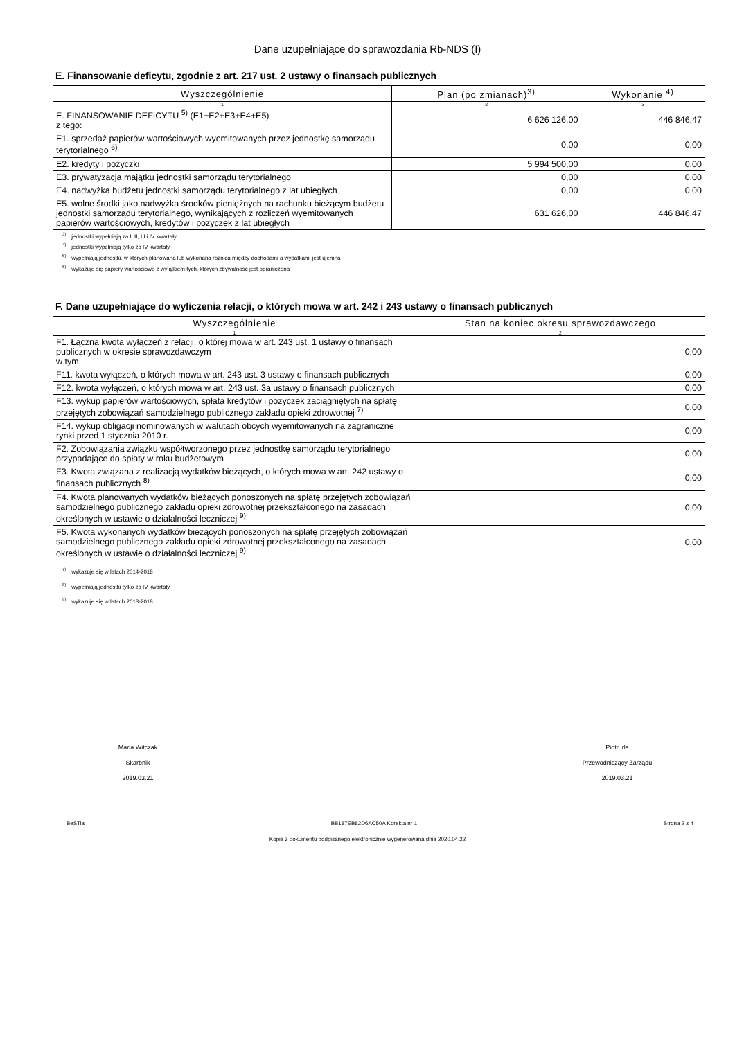Dane uzupełniające do sprawozdania Rb-NDS (I)
E. Finansowanie deficytu, zgodnie z art. 217 ust. 2 ustawy o finansach publicznych
| Wyszczególnienie | Plan (po zmianach)<sup>3)</sup> | Wykonanie <sup>4)</sup> |
| --- | --- | --- |
| 1 | 2 | 3 |
| E. FINANSOWANIE DEFICYTU <sup>5)</sup> (E1+E2+E3+E4+E5) z tego: | 6 626 126,00 | 446 846,47 |
| E1. sprzedaż papierów wartościowych wyemitowanych przez jednostkę samorządu terytorialnego <sup>6)</sup> | 0,00 | 0,00 |
| E2. kredyty i pożyczki | 5 994 500,00 | 0,00 |
| E3. prywatyzacja majątku jednostki samorządu terytorialnego | 0,00 | 0,00 |
| E4. nadwyżka budżetu jednostki samorządu terytorialnego z lat ubiegłych | 0,00 | 0,00 |
| E5. wolne środki jako nadwyżka środków pieniężnych na rachunku bieżącym budżetu jednostki samorządu terytorialnego, wynikających z rozliczeń wyemitowanych papierów wartościowych, kredytów i pożyczek z lat ubiegłych | 631 626,00 | 446 846,47 |
<sup>3)</sup> jednostki wypełniają za I, II, III i IV kwartały
<sup>4)</sup> jednostki wypełniają tylko za IV kwartały
<sup>5)</sup> wypełniają jednostki, w których planowana lub wykonana różnica między dochodami a wydatkami jest ujemna
<sup>6)</sup> wykazuje się papiery wartościowe z wyjątkiem tych, których zbywalność jest ograniczona
F. Dane uzupełniające do wyliczenia relacji, o których mowa w art. 242 i 243 ustawy o finansach publicznych
| Wyszczególnienie | Stan na koniec okresu sprawozdawczego |
| --- | --- |
| 1 | 2 |
| F1. Łączna kwota wyłączeń z relacji, o której mowa w art. 243 ust. 1 ustawy o finansach publicznych w okresie sprawozdawczym w tym: | 0,00 |
| F11. kwota wyłączeń, o których mowa w art. 243 ust. 3 ustawy o finansach publicznych | 0,00 |
| F12. kwota wyłączeń, o których mowa w art. 243 ust. 3a ustawy o finansach publicznych | 0,00 |
| F13. wykup papierów wartościowych, spłata kredytów i pożyczek zaciągniętych na spłatę przejętych zobowiązań samodzielnego publicznego zakładu opieki zdrowotnej <sup>7)</sup> | 0,00 |
| F14. wykup obligacji nominowanych w walutach obcych wyemitowanych na zagraniczne rynki przed 1 stycznia 2010 r. | 0,00 |
| F2. Zobowiązania związku współtworzonego przez jednostkę samorządu terytorialnego przypadające do spłaty w roku budżetowym | 0,00 |
| F3. Kwota związana z realizacją wydatków bieżących, o których mowa w art. 242 ustawy o finansach publicznych <sup>8)</sup> | 0,00 |
| F4. Kwota planowanych wydatków bieżących ponoszonych na spłatę przejętych zobowiązań samodzielnego publicznego zakładu opieki zdrowotnej przekształconego na zasadach określonych w ustawie o działalności leczniczej <sup>9)</sup> | 0,00 |
| F5. Kwota wykonanych wydatków bieżących ponoszonych na spłatę przejętych zobowiązań samodzielnego publicznego zakładu opieki zdrowotnej przekształconego na zasadach określonych w ustawie o działalności leczniczej <sup>9)</sup> | 0,00 |
<sup>7)</sup> wykazuje się w latach 2014-2018
<sup>8)</sup> wypełniają jednostki tylko za IV kwartały
<sup>9)</sup> wykazuje się w latach 2013-2018
Maria Witczak
Skarbnik
2019.03.21
Piotr Irla
Przewodniczący Zarządu
2019.03.21
BeSTia BB187EB82D6AC50A Korekta nr 1 Strona 2 z 4
Kopia z dokumentu podpisanego elektronicznie wygenerowana dnia 2020.04.22